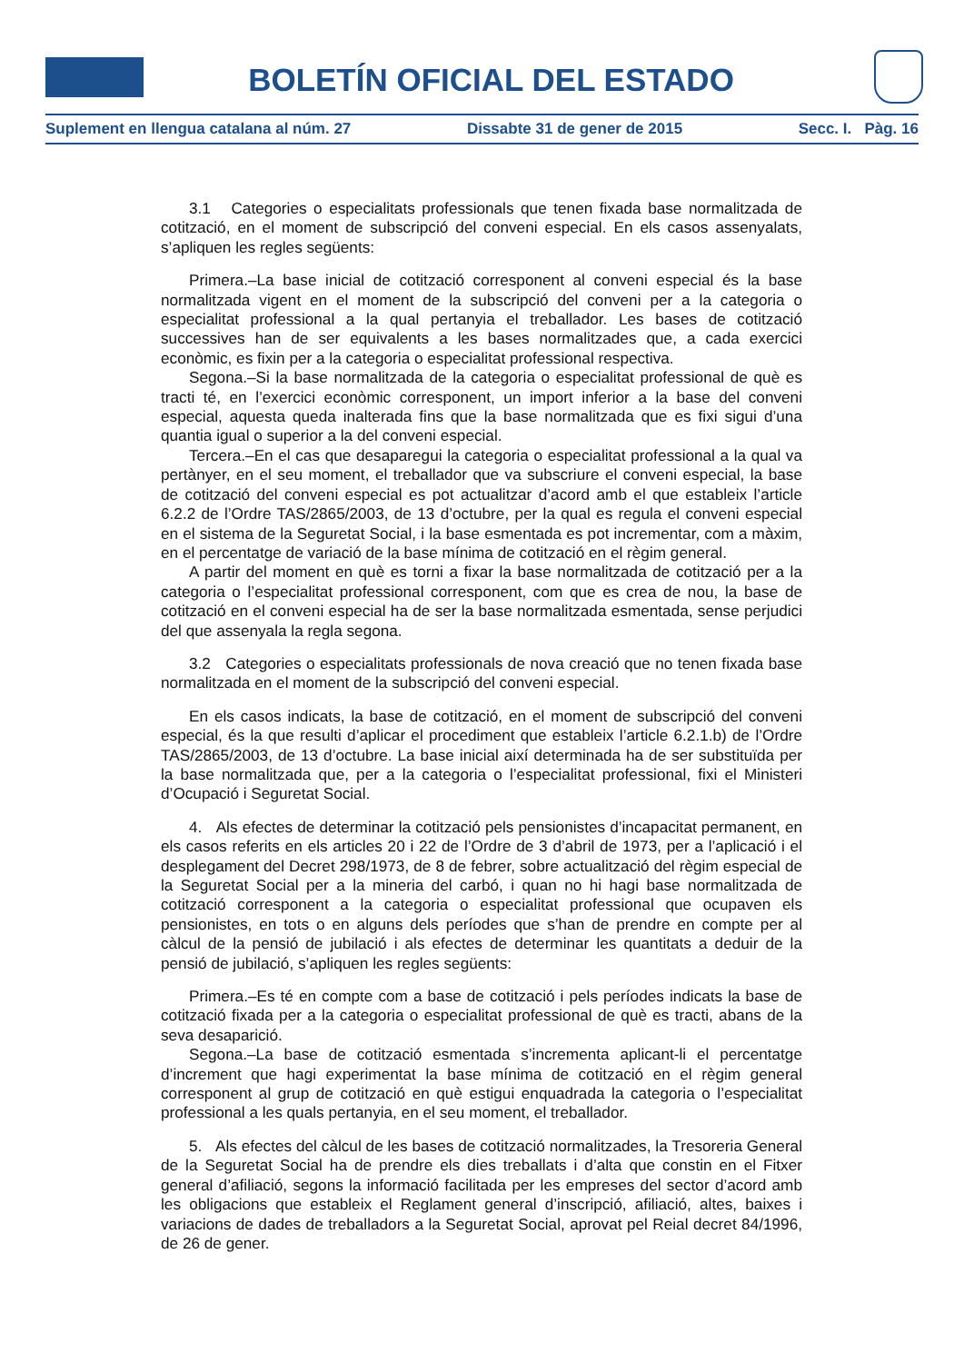BOLETÍN OFICIAL DEL ESTADO
Suplement en llengua catalana al núm. 27 Dissabte 31 de gener de 2015 Secc. I. Pàg. 16
3.1 Categories o especialitats professionals que tenen fixada base normalitzada de cotització, en el moment de subscripció del conveni especial. En els casos assenyalats, s’apliquen les regles següents:
Primera.–La base inicial de cotització corresponent al conveni especial és la base normalitzada vigent en el moment de la subscripció del conveni per a la categoria o especialitat professional a la qual pertanyia el treballador. Les bases de cotització successives han de ser equivalents a les bases normalitzades que, a cada exercici econòmic, es fixin per a la categoria o especialitat professional respectiva.
Segona.–Si la base normalitzada de la categoria o especialitat professional de què es tracti té, en l’exercici econòmic corresponent, un import inferior a la base del conveni especial, aquesta queda inalterada fins que la base normalitzada que es fixi sigui d’una quantia igual o superior a la del conveni especial.
Tercera.–En el cas que desaparegui la categoria o especialitat professional a la qual va pertànyer, en el seu moment, el treballador que va subscriure el conveni especial, la base de cotització del conveni especial es pot actualitzar d’acord amb el que estableix l’article 6.2.2 de l’Ordre TAS/2865/2003, de 13 d’octubre, per la qual es regula el conveni especial en el sistema de la Seguretat Social, i la base esmentada es pot incrementar, com a màxim, en el percentatge de variació de la base mínima de cotització en el règim general.
A partir del moment en què es torni a fixar la base normalitzada de cotització per a la categoria o l’especialitat professional corresponent, com que es crea de nou, la base de cotització en el conveni especial ha de ser la base normalitzada esmentada, sense perjudici del que assenyala la regla segona.
3.2 Categories o especialitats professionals de nova creació que no tenen fixada base normalitzada en el moment de la subscripció del conveni especial.
En els casos indicats, la base de cotització, en el moment de subscripció del conveni especial, és la que resulti d’aplicar el procediment que estableix l’article 6.2.1.b) de l’Ordre TAS/2865/2003, de 13 d’octubre. La base inicial així determinada ha de ser substituïda per la base normalitzada que, per a la categoria o l’especialitat professional, fixi el Ministeri d’Ocupació i Seguretat Social.
4. Als efectes de determinar la cotització pels pensionistes d’incapacitat permanent, en els casos referits en els articles 20 i 22 de l’Ordre de 3 d’abril de 1973, per a l’aplicació i el desplegament del Decret 298/1973, de 8 de febrer, sobre actualització del règim especial de la Seguretat Social per a la mineria del carbó, i quan no hi hagi base normalitzada de cotització corresponent a la categoria o especialitat professional que ocupaven els pensionistes, en tots o en alguns dels períodes que s’han de prendre en compte per al càlcul de la pensió de jubilació i als efectes de determinar les quantitats a deduir de la pensió de jubilació, s’apliquen les regles següents:
Primera.–Es té en compte com a base de cotització i pels períodes indicats la base de cotització fixada per a la categoria o especialitat professional de què es tracti, abans de la seva desaparició.
Segona.–La base de cotització esmentada s’incrementa aplicant-li el percentatge d’increment que hagi experimentat la base mínima de cotització en el règim general corresponent al grup de cotització en què estigui enquadrada la categoria o l’especialitat professional a les quals pertanyia, en el seu moment, el treballador.
5. Als efectes del càlcul de les bases de cotització normalitzades, la Tresoreria General de la Seguretat Social ha de prendre els dies treballats i d’alta que constin en el Fitxer general d’afiliació, segons la informació facilitada per les empreses del sector d’acord amb les obligacions que estableix el Reglament general d’inscripció, afiliació, altes, baixes i variacions de dades de treballadors a la Seguretat Social, aprovat pel Reial decret 84/1996, de 26 de gener.